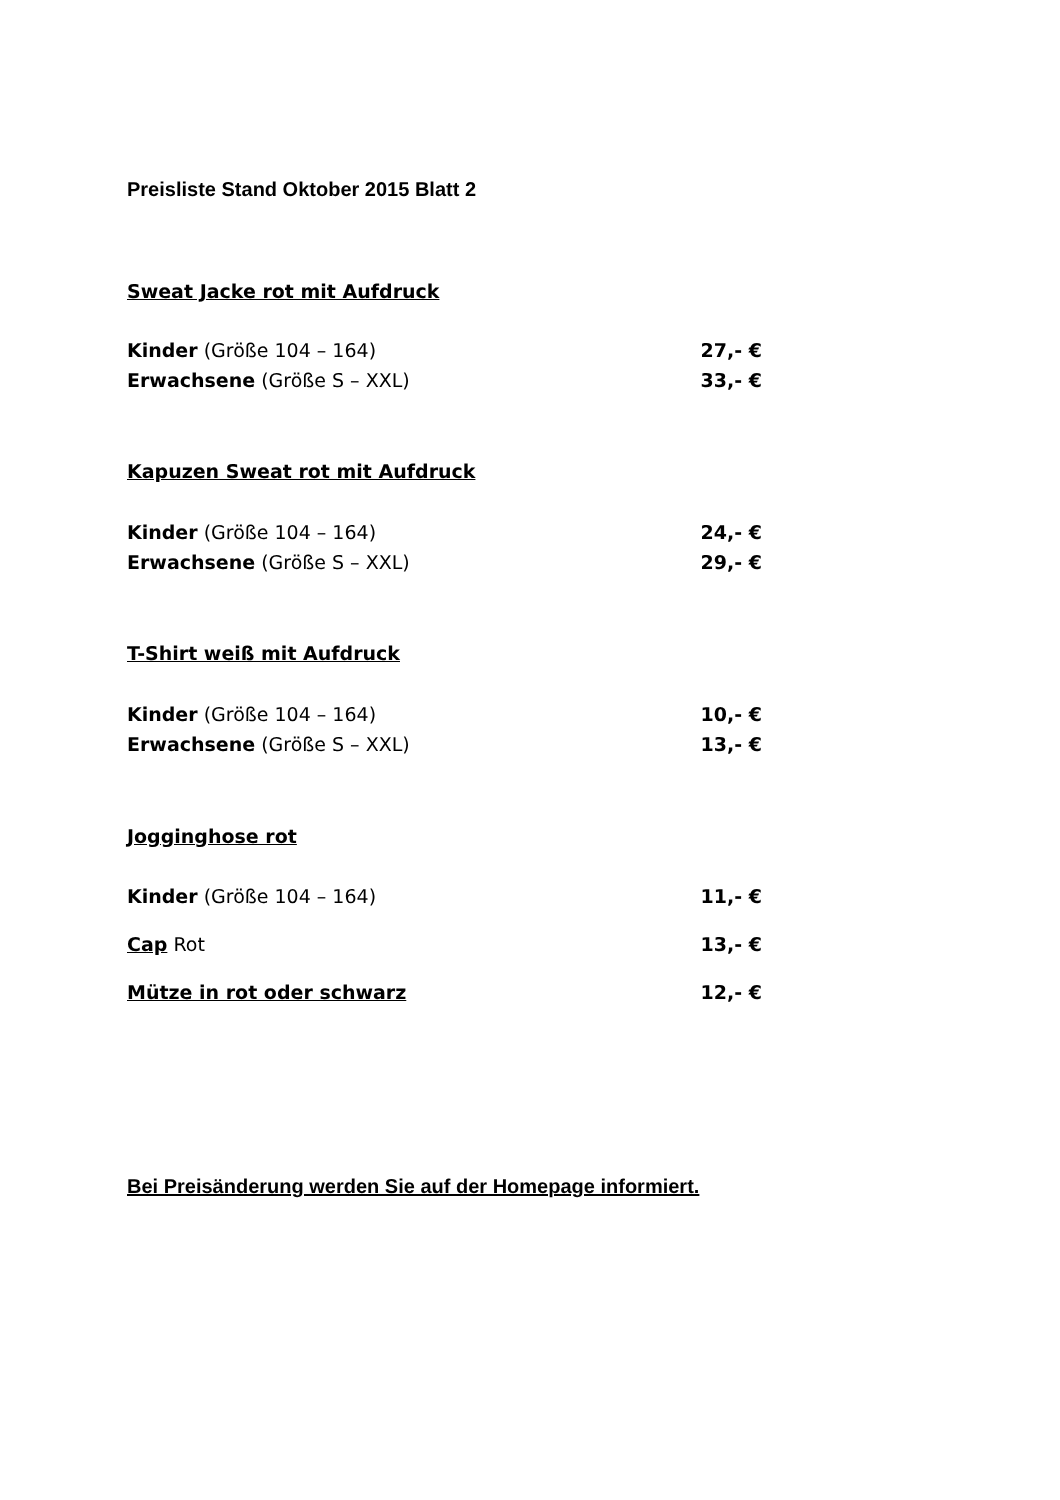Preisliste Stand Oktober 2015 Blatt 2
Sweat Jacke rot mit Aufdruck
Kinder (Größe 104 – 164) 27,- €
Erwachsene (Größe S – XXL) 33,- €
Kapuzen Sweat rot mit Aufdruck
Kinder (Größe 104 – 164) 24,- €
Erwachsene (Größe S – XXL) 29,- €
T-Shirt weiß mit Aufdruck
Kinder (Größe 104 – 164) 10,- €
Erwachsene (Größe S – XXL) 13,- €
Jogginghose rot
Kinder (Größe 104 – 164) 11,- €
Cap Rot 13,- €
Mütze in rot oder schwarz 12,- €
Bei Preisänderung werden Sie auf der Homepage informiert.